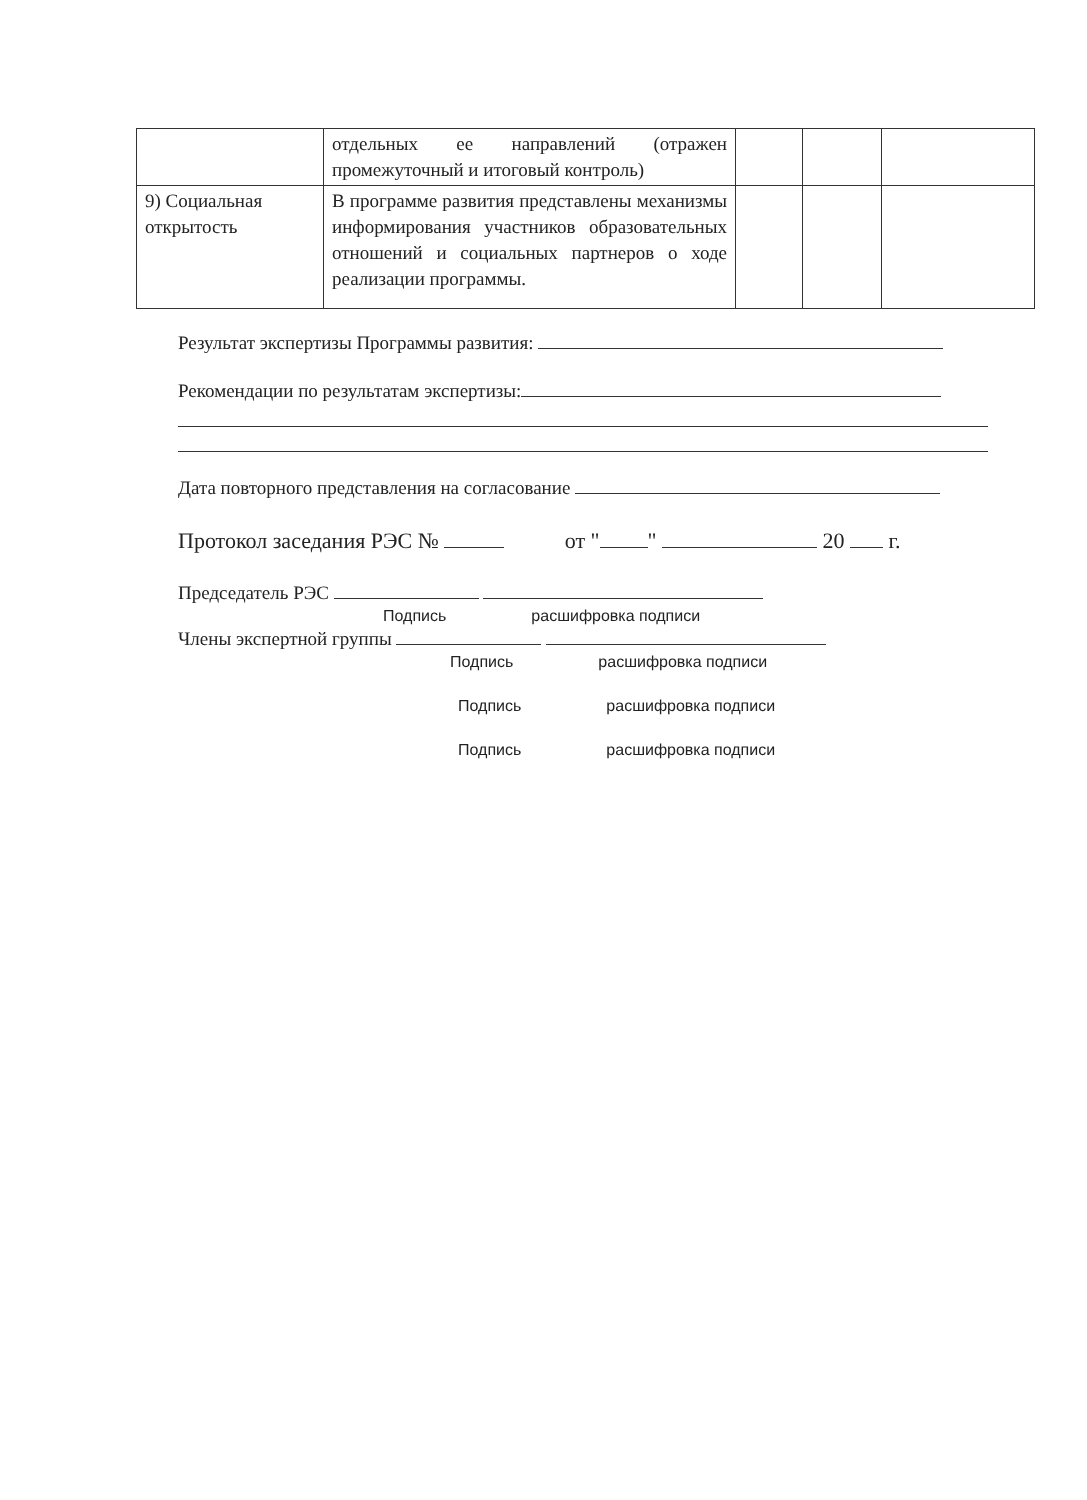| | отдельных ее направлений (отражен промежуточный и итоговый контроль) | | | |
| 9) Социальная открытость | В программе развития представлены механизмы информирования участников образовательных отношений и социальных партнеров о ходе реализации программы. | | | |
Результат экспертизы Программы развития:
Рекомендации по результатам экспертизы:
Дата повторного представления на согласование
Протокол заседания РЭС № от " " 20 г.
Председатель РЭС
Подпись расшифровка подписи
Члены экспертной группы
Подпись расшифровка подписи
Подпись расшифровка подписи
Подпись расшифровка подписи